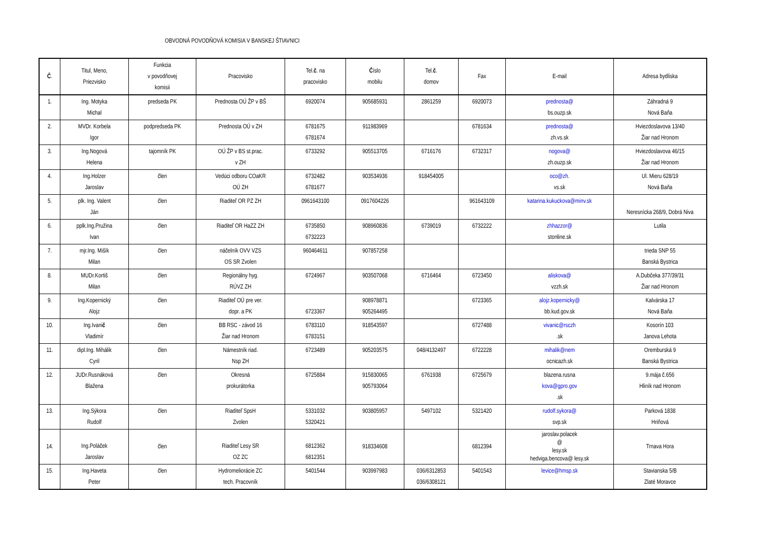OBVODNÁ POVODŇOVÁ KOMISIA V BANSKEJ ŠTIAVNICI
| Č . | Titul, Meno, Priezvisko | Funkcia v povodňovej komisii | Pracovisko | Tel. č . na pracovisko | Č íslo mobilu | Tel. č . domov | Fax | E-mail | Adresa bydliska |
| --- | --- | --- | --- | --- | --- | --- | --- | --- | --- |
| 1. | Ing. Motyka Michal | predseda PK | Prednosta OÚ ŽP v BŠ | 6920074 | 905685931 | 2861259 | 6920073 | prednosta@ bs.ouzp.sk | Záhradná 9 Nová Baňa |
| 2. | MVDr. Korbela Igor | podpredseda PK | Prednosta OÚ v ZH | 6781675 6781674 | 911983969 | | 6781634 | prednosta@ zh.vs.sk | Hviezdoslavova 13/40 Žiar nad Hronom |
| 3. | Ing.Nogová Helena | tajomník PK | OÚ ŽP v BS st.prac. v ZH | 6733292 | 905513705 | 6716176 | 6732317 | nogova@ zh.ouzp.sk | Hviezdoslavova 46/15 Žiar nad Hronom |
| 4. | Ing.Holzer Jaroslav | člen | Vedúci odboru COaKR OÚ ZH | 6732482 6781677 | 903534936 | 918454005 | | oco@zh. vs.sk | Ul. Mieru 628/19 Nová Baňa |
| 5. | plk. Ing. Valent Ján | člen | Riaditeľ OR PZ ZH | 0961643100 | 0917604226 | | 961643109 | katarina.kukuckova@minv.sk | Neresnícka 268/9, Dobrá Niva |
| 6. | pplk.Ing.Pružina Ivan | člen | Riaditeľ OR HaZZ ZH | 6735850 6732223 | 908960836 | 6739019 | 6732222 | zhhazzor@ stonline.sk | Lutila |
| 7. | mjr.Ing. Mišík Milan | člen | náčelník OVV VZS OS SR Zvolen | 960464611 | 907857258 | | | | trieda SNP 55 Banská Bystrica |
| 8. | MUDr.Kortiš Milan | člen | Regionálny hyg. RÚVZ ZH | 6724967 | 903507068 | 6716464 | 6723450 | aliskova@ vzzh.sk | A.Dubčeka 377/39/31 Žiar nad Hronom |
| 9. | Ing.Kopernický Alojz | člen | Riaditeľ OÚ pre ver. dopr. a PK | 6723367 | 908978871 905264495 | | 6723365 | alojz.kopernicky@ bb.kud.gov.sk | Kalvárska 17 Nová Baňa |
| 10. | Ing.Ivani č Vladimír | člen | BB RSC - závod 16 Žiar nad Hronom | 6783110 6783151 | 918543597 | | 6727488 | vivanic@rsczh .sk | Kosorín 103 Janova Lehota |
| 11. | dipl.Ing. Mihálik Cyril | člen | Námestník riad. Nsp ZH | 6723489 | 905203575 | 048/4132497 | 6722228 | mihalik@nem ocnicazh.sk | Oremburská 9 Banská Bystrica |
| 12. | JUDr.Rusnáková Blažena | člen | Okresná prokurátorka | 6725884 | 915830065 905793064 | 6761938 | 6725679 | blazena.rusna kova@gpro.gov .sk | 9.mája č.656 Hliník nad Hronom |
| 13. | Ing.Sýkora Rudolf | člen | Riaditeľ SpsH Zvolen | 5331032 5320421 | 903805957 | 5497102 | 5321420 | rudolf.sykora@ svp.sk | Parková 1838 Hriňová |
| 14. | Ing.Poláček Jaroslav | člen | Riaditeľ Lesy SR OZ ZC | 6812362 6812351 | 918334608 | | 6812394 | jaroslav.polacek @ lesy.sk hedviga.bencova@ lesy.sk | Trnava Hora |
| 15. | Ing.Haveta Peter | člen | Hydromeliorácie ZC tech. Pracovník | 5401544 | 903997983 | 036/6312853 036/6308121 | 5401543 | levice@hmsp.sk | Stavianska 5/B Zlaté Moravce |